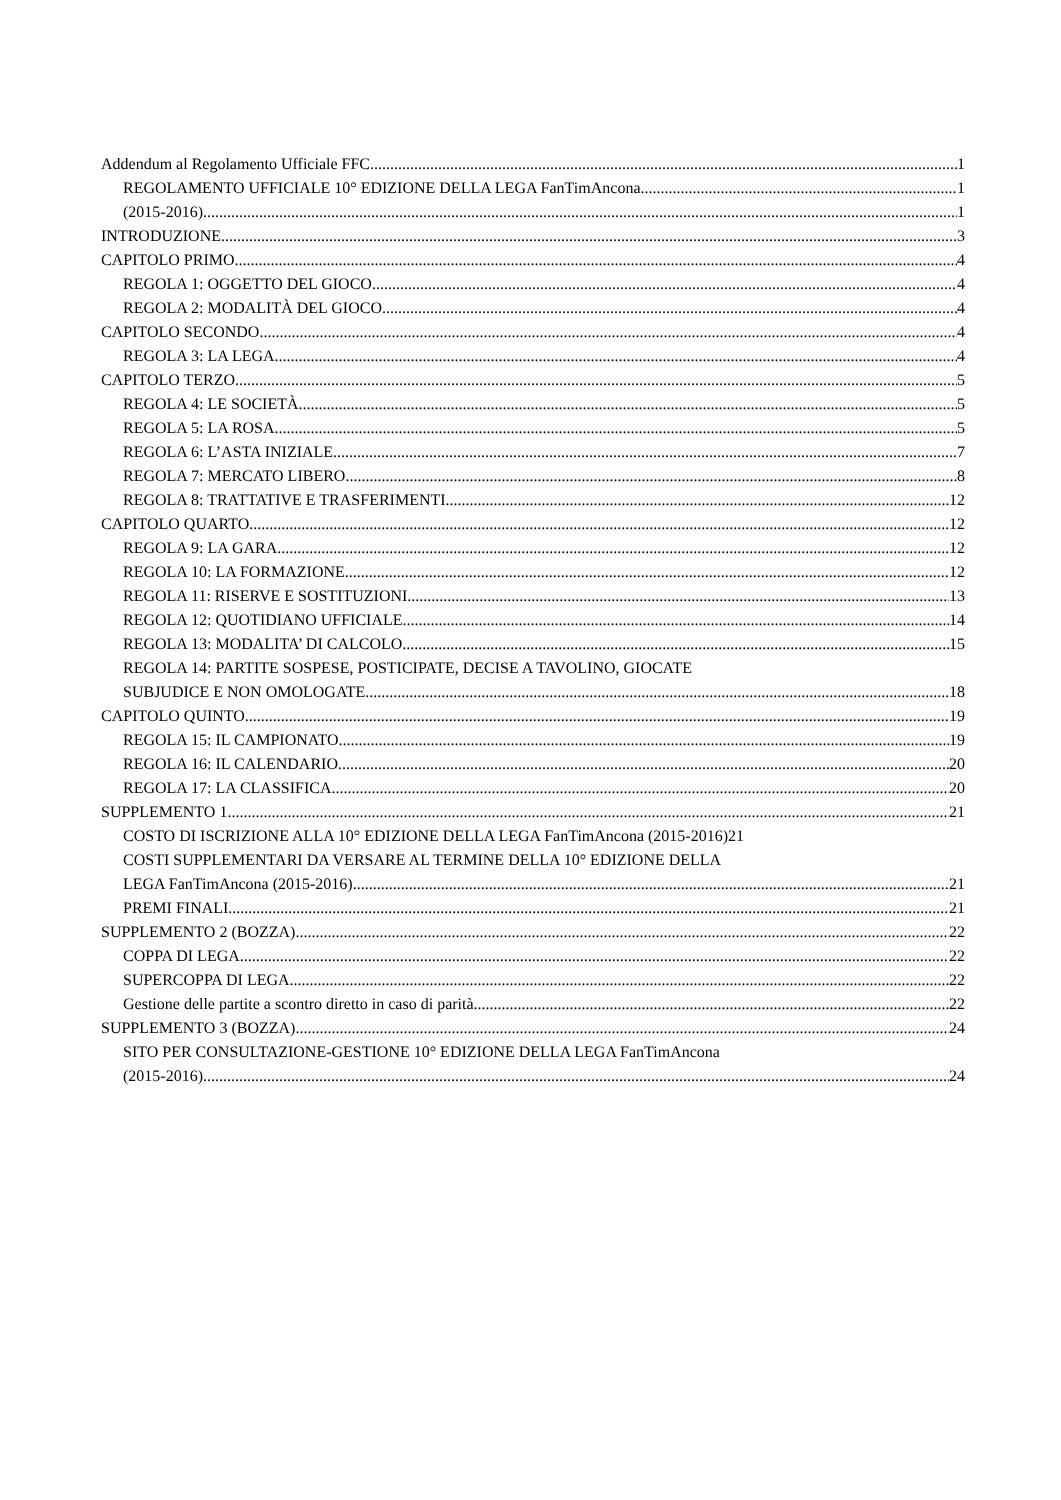Addendum al Regolamento Ufficiale FFC 1
REGOLAMENTO UFFICIALE 10° EDIZIONE DELLA LEGA FanTimAncona 1
(2015-2016) 1
INTRODUZIONE 3
CAPITOLO PRIMO 4
REGOLA 1: OGGETTO DEL GIOCO 4
REGOLA 2: MODALITÀ DEL GIOCO 4
CAPITOLO SECONDO 4
REGOLA 3: LA LEGA 4
CAPITOLO TERZO 5
REGOLA 4: LE SOCIETÀ 5
REGOLA 5: LA ROSA 5
REGOLA 6: L’ASTA INIZIALE 7
REGOLA 7: MERCATO LIBERO 8
REGOLA 8: TRATTATIVE E TRASFERIMENTI 12
CAPITOLO QUARTO 12
REGOLA 9: LA GARA 12
REGOLA 10: LA FORMAZIONE 12
REGOLA 11: RISERVE E SOSTITUZIONI 13
REGOLA 12: QUOTIDIANO UFFICIALE 14
REGOLA 13: MODALITA’ DI CALCOLO 15
REGOLA 14: PARTITE SOSPESE, POSTICIPATE, DECISE A TAVOLINO, GIOCATE
SUBJUDICE E NON OMOLOGATE 18
CAPITOLO QUINTO 19
REGOLA 15: IL CAMPIONATO 19
REGOLA 16: IL CALENDARIO 20
REGOLA 17: LA CLASSIFICA 20
SUPPLEMENTO 1 21
COSTO DI ISCRIZIONE ALLA 10° EDIZIONE DELLA LEGA FanTimAncona (2015-2016) 21
COSTI SUPPLEMENTARI DA VERSARE AL TERMINE DELLA 10° EDIZIONE DELLA
LEGA FanTimAncona (2015-2016) 21
PREMI FINALI 21
SUPPLEMENTO 2 (BOZZA) 22
COPPA DI LEGA 22
SUPERCOPPA DI LEGA 22
Gestione delle partite a scontro diretto in caso di parità 22
SUPPLEMENTO 3 (BOZZA) 24
SITO PER CONSULTAZIONE-GESTIONE 10° EDIZIONE DELLA LEGA FanTimAncona
(2015-2016) 24